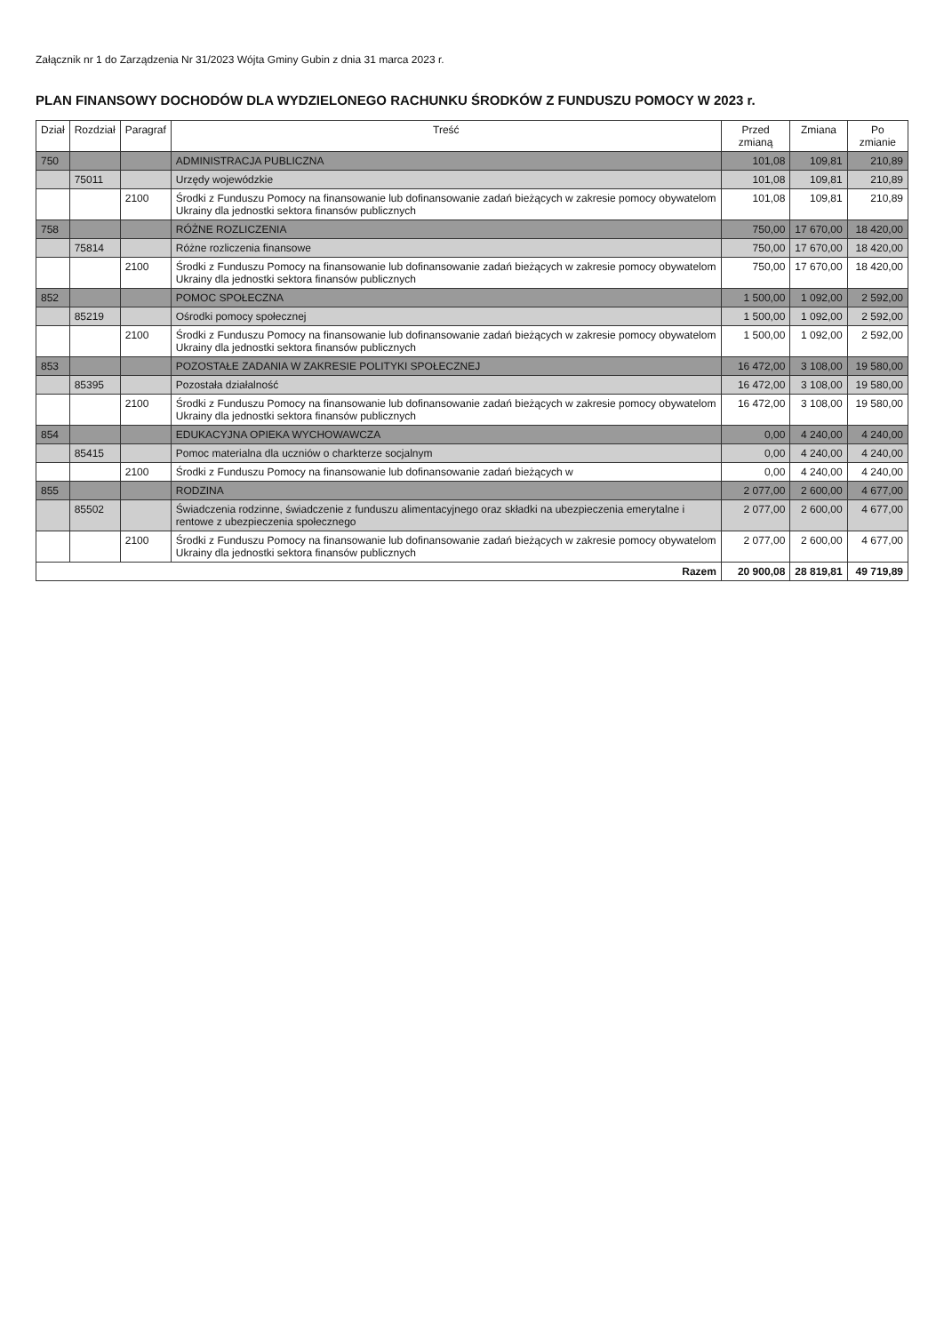Załącznik nr 1 do Zarządzenia Nr 31/2023 Wójta Gminy Gubin z dnia 31 marca 2023 r.
PLAN FINANSOWY DOCHODÓW DLA WYDZIELONEGO RACHUNKU ŚRODKÓW Z FUNDUSZU POMOCY W 2023 r.
| Dział | Rozdział | Paragraf | Treść | Przed zmianą | Zmiana | Po zmianie |
| --- | --- | --- | --- | --- | --- | --- |
| 750 | | | ADMINISTRACJA PUBLICZNA | 101,08 | 109,81 | 210,89 |
| | 75011 | | Urzędy wojewódzkie | 101,08 | 109,81 | 210,89 |
| | | 2100 | Środki z Funduszu Pomocy na finansowanie lub dofinansowanie zadań bieżących w zakresie pomocy obywatelom Ukrainy dla jednostki sektora finansów publicznych | 101,08 | 109,81 | 210,89 |
| 758 | | | RÓŻNE ROZLICZENIA | 750,00 | 17 670,00 | 18 420,00 |
| | 75814 | | Różne rozliczenia finansowe | 750,00 | 17 670,00 | 18 420,00 |
| | | 2100 | Środki z Funduszu Pomocy na finansowanie lub dofinansowanie zadań bieżących w zakresie pomocy obywatelom Ukrainy dla jednostki sektora finansów publicznych | 750,00 | 17 670,00 | 18 420,00 |
| 852 | | | POMOC SPOŁECZNA | 1 500,00 | 1 092,00 | 2 592,00 |
| | 85219 | | Ośrodki pomocy społecznej | 1 500,00 | 1 092,00 | 2 592,00 |
| | | 2100 | Środki z Funduszu Pomocy na finansowanie lub dofinansowanie zadań bieżących w zakresie pomocy obywatelom Ukrainy dla jednostki sektora finansów publicznych | 1 500,00 | 1 092,00 | 2 592,00 |
| 853 | | | POZOSTAŁE ZADANIA W ZAKRESIE POLITYKI SPOŁECZNEJ | 16 472,00 | 3 108,00 | 19 580,00 |
| | 85395 | | Pozostała działalność | 16 472,00 | 3 108,00 | 19 580,00 |
| | | 2100 | Środki z Funduszu Pomocy na finansowanie lub dofinansowanie zadań bieżących w zakresie pomocy obywatelom Ukrainy dla jednostki sektora finansów publicznych | 16 472,00 | 3 108,00 | 19 580,00 |
| 854 | | | EDUKACYJNA OPIEKA WYCHOWAWCZA | 0,00 | 4 240,00 | 4 240,00 |
| | 85415 | | Pomoc materialna dla uczniów o charkterze socjalnym | 0,00 | 4 240,00 | 4 240,00 |
| | | 2100 | Środki z Funduszu Pomocy na finansowanie lub dofinansowanie zadań bieżących w | 0,00 | 4 240,00 | 4 240,00 |
| 855 | | | RODZINA | 2 077,00 | 2 600,00 | 4 677,00 |
| | 85502 | | Świadczenia rodzinne, świadczenie z funduszu alimentacyjnego oraz składki na ubezpieczenia emerytalne i rentowe z ubezpieczenia społecznego | 2 077,00 | 2 600,00 | 4 677,00 |
| | | 2100 | Środki z Funduszu Pomocy na finansowanie lub dofinansowanie zadań bieżących w zakresie pomocy obywatelom Ukrainy dla jednostki sektora finansów publicznych | 2 077,00 | 2 600,00 | 4 677,00 |
| Razem | | | | 20 900,08 | 28 819,81 | 49 719,89 |